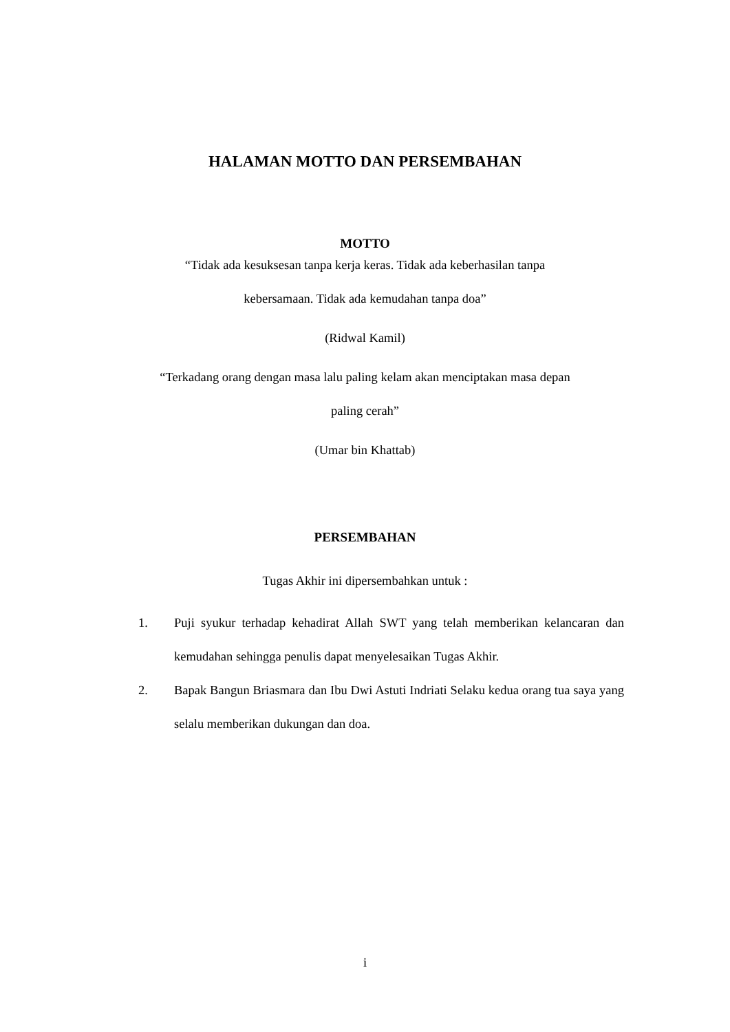HALAMAN MOTTO DAN PERSEMBAHAN
MOTTO
“Tidak ada kesuksesan tanpa kerja keras. Tidak ada keberhasilan tanpa
kebersamaan. Tidak ada kemudahan tanpa doa”
(Ridwal Kamil)
“Terkadang orang dengan masa lalu paling kelam akan menciptakan masa depan
paling cerah”
(Umar bin Khattab)
PERSEMBAHAN
Tugas Akhir ini dipersembahkan untuk :
1. Puji syukur terhadap kehadirat Allah SWT yang telah memberikan kelancaran dan kemudahan sehingga penulis dapat menyelesaikan Tugas Akhir.
2. Bapak Bangun Briasmara dan Ibu Dwi Astuti Indriati Selaku kedua orang tua saya yang selalu memberikan dukungan dan doa.
i